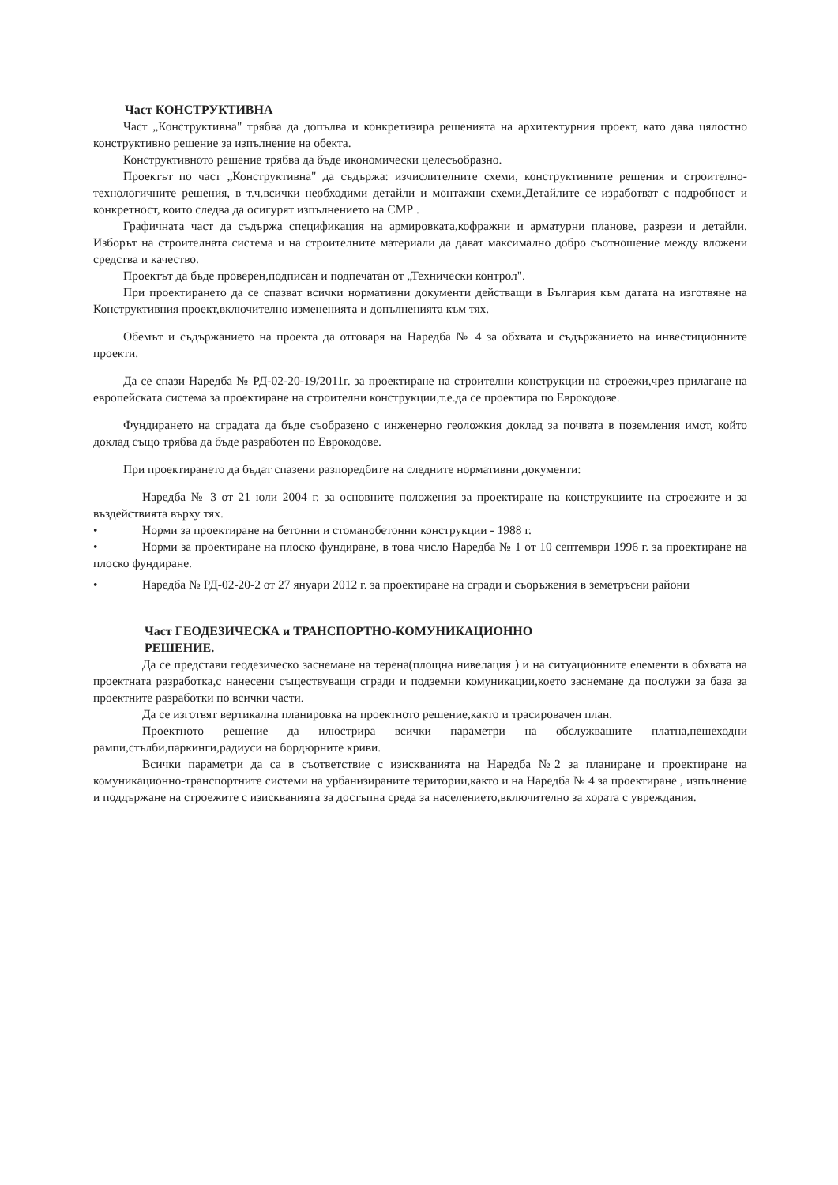Част КОНСТРУКТИВНА
Част „Конструктивна" трябва да допълва и конкретизира решенията на архитектурния проект, като дава цялостно конструктивно решение за изпълнение на обекта.
Конструктивното решение трябва да бъде икономически целесъобразно.
Проектът по част „Конструктивна" да съдържа: изчислителните схеми, конструктивните решения и строително-технологичните решения, в т.ч.всички необходими детайли и монтажни схеми.Детайлите се изработват с подробност и конкретност, които следва да осигурят изпълнението на СМР .
Графичната част да съдържа спецификация на армировката,кофражни и арматурни планове, разрези и детайли. Изборът на строителната система и на строителните материали да дават максимално добро съотношение между вложени средства и качество.
Проектът да бъде проверен,подписан и подпечатан от „Технически контрол".
При проектирането да се спазват всички нормативни документи действащи в България към датата на изготвяне на Конструктивния проект,включително измененията и допълненията към тях.
Обемът и съдържанието на проекта да отговаря на Наредба № 4 за обхвата и съдържанието на инвестиционните проекти.
Да се спази Наредба № РД-02-20-19/2011г. за проектиране на строителни конструкции на строежи,чрез прилагане на европейската система за проектиране на строителни конструкции,т.е.да се проектира по Еврокодове.
Фундирането на сградата да бъде съобразено с инженерно геоложкия доклад за почвата в поземления имот, който доклад също трябва да бъде разработен по Еврокодове.
При проектирането да бъдат спазени разпоредбите на следните нормативни документи:
Наредба № 3 от 21 юли 2004 г. за основните положения за проектиране на конструкциите на строежите и за въздействията върху тях.
• Норми за проектиране на бетонни и стоманобетонни конструкции - 1988 г.
• Норми за проектиране на плоско фундиране, в това число Наредба № 1 от 10 септември 1996 г. за проектиране на плоско фундиране.
• Наредба № РД-02-20-2 от 27 януари 2012 г. за проектиране на сгради и съоръжения в земетръсни райони
Част ГЕОДЕЗИЧЕСКА и ТРАНСПОРТНО-КОМУНИКАЦИОННО
РЕШЕНИЕ.
Да се представи геодезическо заснемане на терена(площна нивелация ) и на ситуационните елементи в обхвата на проектната разработка,с нанесени съществуващи сгради и подземни комуникации,което заснемане да послужи за база за проектните разработки по всички части.
Да се изготвят вертикална планировка на проектното решение,както и трасировачен план.
Проектното решение да илюстрира всички параметри на обслужващите платна,пешеходни рампи,стълби,паркинги,радиуси на бордюрните криви.
Всички параметри да са в съответствие с изискванията на Наредба №2 за планиране и проектиране на комуникационно-транспортните системи на урбанизираните територии,както и на Наредба № 4 за проектиране , изпълнение и поддържане на строежите с изискванията за достъпна среда за населението,включително за хората с увреждания.